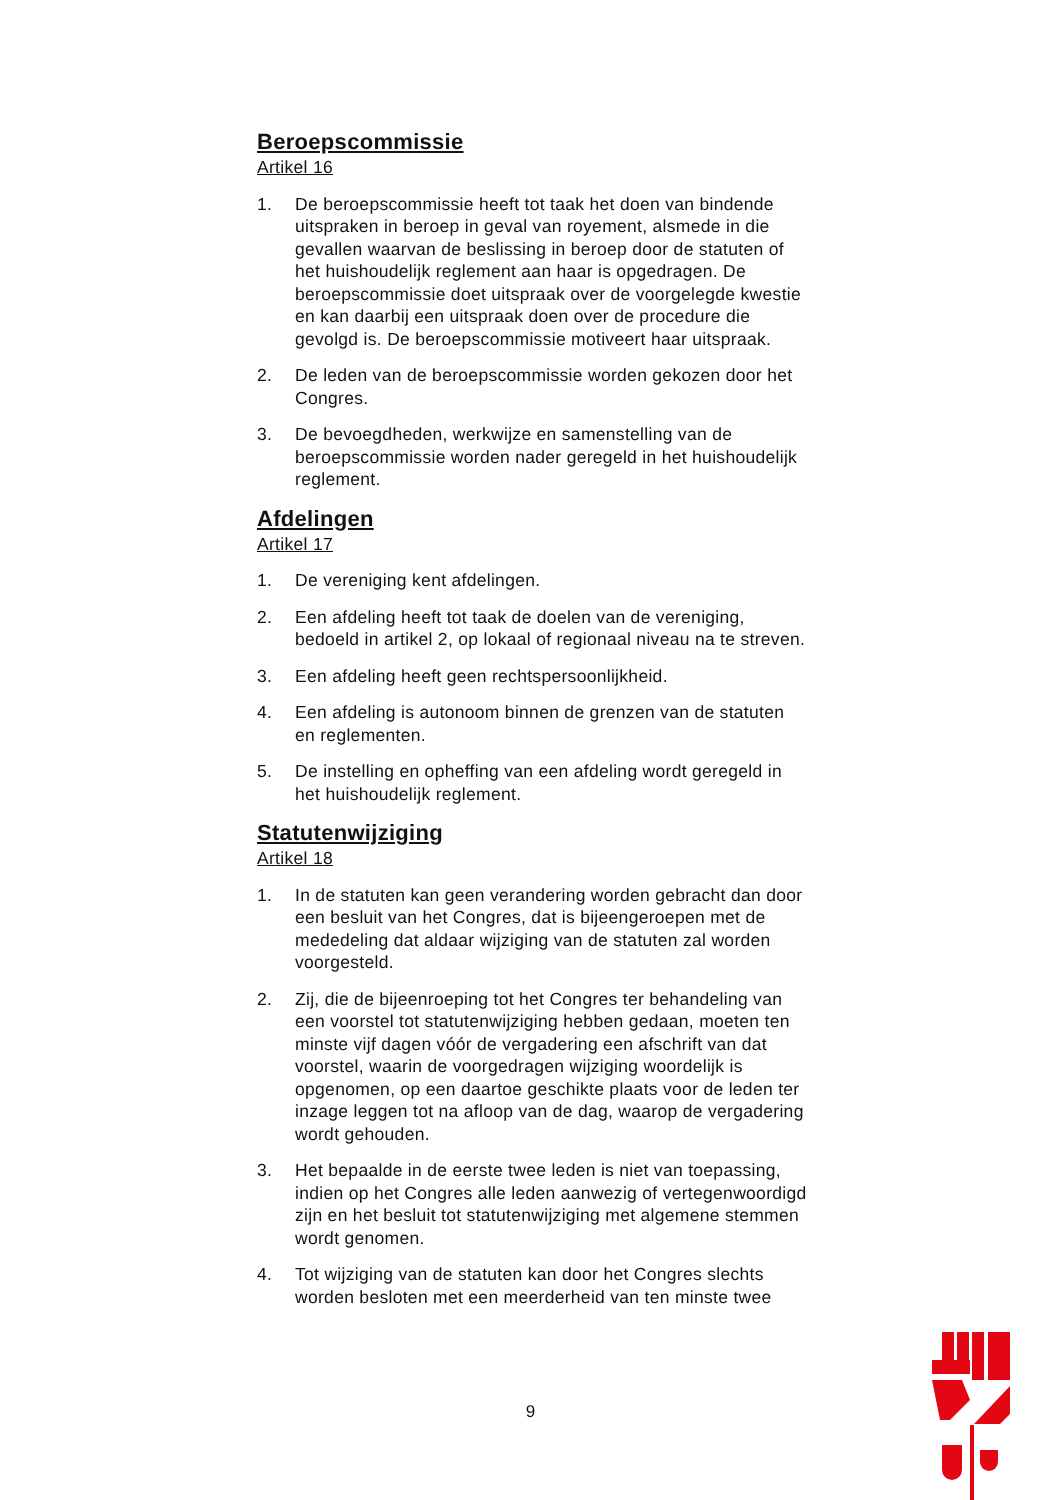Beroepscommissie
Artikel 16
1. De beroepscommissie heeft tot taak het doen van bindende uitspraken in beroep in geval van royement, alsmede in die gevallen waarvan de beslissing in beroep door de statuten of het huishoudelijk reglement aan haar is opgedragen. De beroepscommissie doet uitspraak over de voorgelegde kwestie en kan daarbij een uitspraak doen over de procedure die gevolgd is. De beroepscommissie motiveert haar uitspraak.
2. De leden van de beroepscommissie worden gekozen door het Congres.
3. De bevoegdheden, werkwijze en samenstelling van de beroepscommissie worden nader geregeld in het huishoudelijk reglement.
Afdelingen
Artikel 17
1. De vereniging kent afdelingen.
2. Een afdeling heeft tot taak de doelen van de vereniging, bedoeld in artikel 2, op lokaal of regionaal niveau na te streven.
3. Een afdeling heeft geen rechtspersoonlijkheid.
4. Een afdeling is autonoom binnen de grenzen van de statuten en reglementen.
5. De instelling en opheffing van een afdeling wordt geregeld in het huishoudelijk reglement.
Statutenwijziging
Artikel 18
1. In de statuten kan geen verandering worden gebracht dan door een besluit van het Congres, dat is bijeengeroepen met de mededeling dat aldaar wijziging van de statuten zal worden voorgesteld.
2. Zij, die de bijeenroeping tot het Congres ter behandeling van een voorstel tot statutenwijziging hebben gedaan, moeten ten minste vijf dagen vóór de vergadering een afschrift van dat voorstel, waarin de voorgedragen wijziging woordelijk is opgenomen, op een daartoe geschikte plaats voor de leden ter inzage leggen tot na afloop van de dag, waarop de vergadering wordt gehouden.
3. Het bepaalde in de eerste twee leden is niet van toepassing, indien op het Congres alle leden aanwezig of vertegenwoordigd zijn en het besluit tot statutenwijziging met algemene stemmen wordt genomen.
4. Tot wijziging van de statuten kan door het Congres slechts worden besloten met een meerderheid van ten minste twee
9